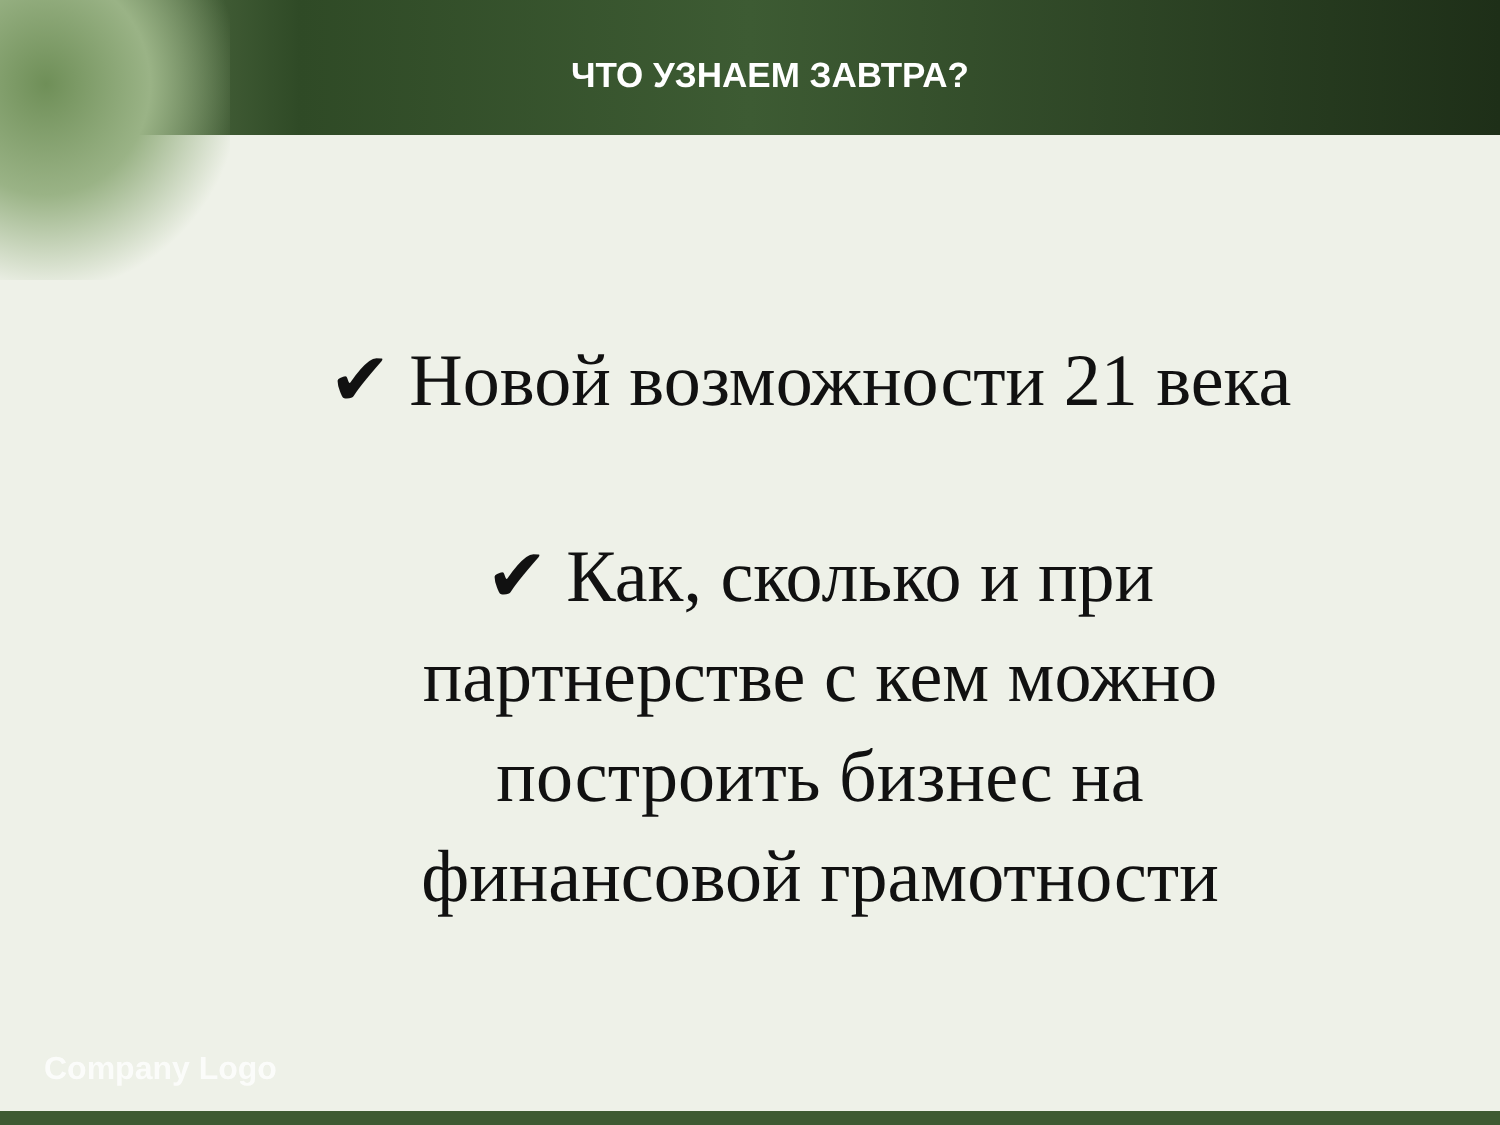ЧТО УЗНАЕМ ЗАВТРА?
✔ Новой возможности 21 века
✔ Как, сколько и при
партнерстве с кем можно
построить бизнес на
финансовой грамотности
Company Logo